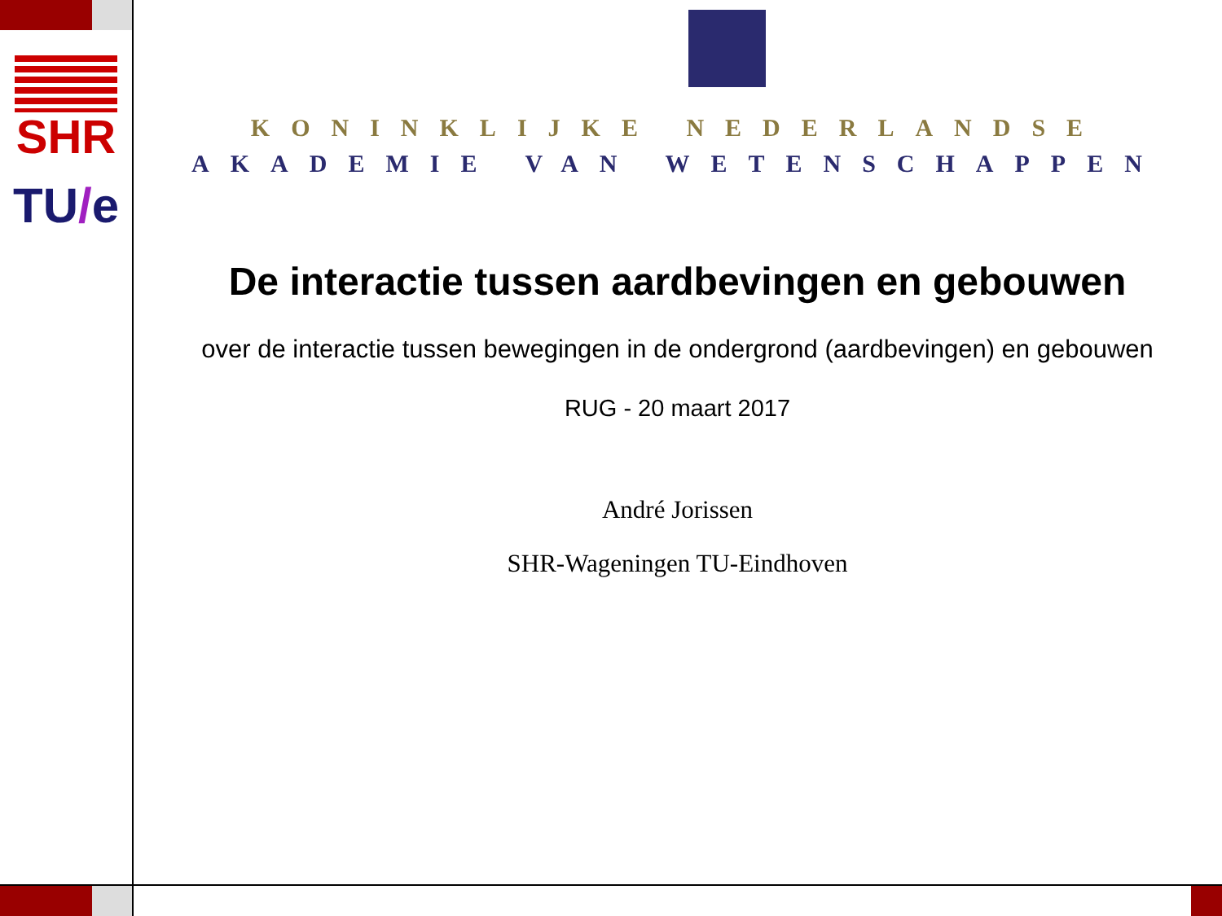SHR
TU/e
KONINKLIJKE NEDERLANDSE
AKADEMIE VAN WETENSCHAPPEN
De interactie tussen aardbevingen en gebouwen
over de interactie tussen bewegingen in de ondergrond (aardbevingen) en gebouwen
RUG - 20 maart 2017
André Jorissen
SHR-Wageningen TU-Eindhoven